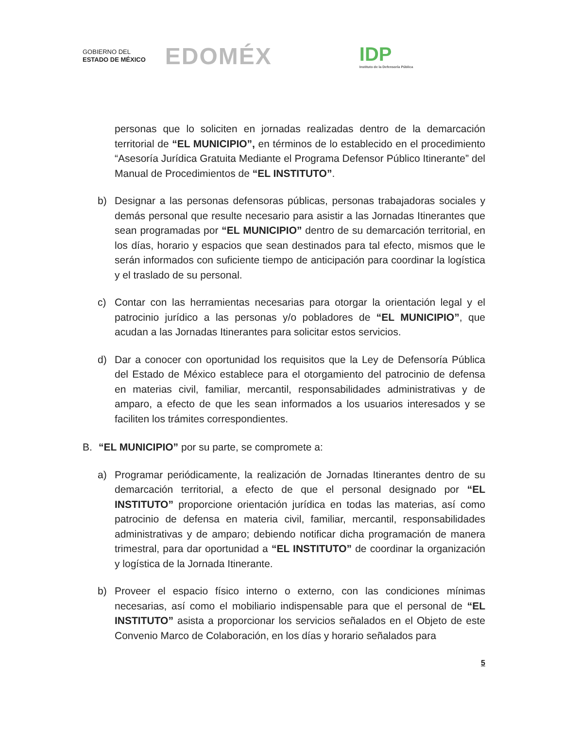GOBIERNO DEL
ESTADO DE MÉXICO
EDOMÉX
IDP
Instituto de la Defensoría Pública
personas que lo soliciten en jornadas realizadas dentro de la demarcación territorial de “EL MUNICIPIO”, en términos de lo establecido en el procedimiento “Asesoría Jurídica Gratuita Mediante el Programa Defensor Público Itinerante” del Manual de Procedimientos de “EL INSTITUTO”.
b) Designar a las personas defensoras públicas, personas trabajadoras sociales y demás personal que resulte necesario para asistir a las Jornadas Itinerantes que sean programadas por “EL MUNICIPIO” dentro de su demarcación territorial, en los días, horario y espacios que sean destinados para tal efecto, mismos que le serán informados con suficiente tiempo de anticipación para coordinar la logística y el traslado de su personal.
c) Contar con las herramientas necesarias para otorgar la orientación legal y el patrocinio jurídico a las personas y/o pobladores de “EL MUNICIPIO”, que acudan a las Jornadas Itinerantes para solicitar estos servicios.
d) Dar a conocer con oportunidad los requisitos que la Ley de Defensoría Pública del Estado de México establece para el otorgamiento del patrocinio de defensa en materias civil, familiar, mercantil, responsabilidades administrativas y de amparo, a efecto de que les sean informados a los usuarios interesados y se faciliten los trámites correspondientes.
B. “EL MUNICIPIO” por su parte, se compromete a:
a) Programar periódicamente, la realización de Jornadas Itinerantes dentro de su demarcación territorial, a efecto de que el personal designado por “EL INSTITUTO” proporcione orientación jurídica en todas las materias, así como patrocinio de defensa en materia civil, familiar, mercantil, responsabilidades administrativas y de amparo; debiendo notificar dicha programación de manera trimestral, para dar oportunidad a “EL INSTITUTO” de coordinar la organización y logística de la Jornada Itinerante.
b) Proveer el espacio físico interno o externo, con las condiciones mínimas necesarias, así como el mobiliario indispensable para que el personal de “EL INSTITUTO” asista a proporcionar los servicios señalados en el Objeto de este Convenio Marco de Colaboración, en los días y horario señalados para
5